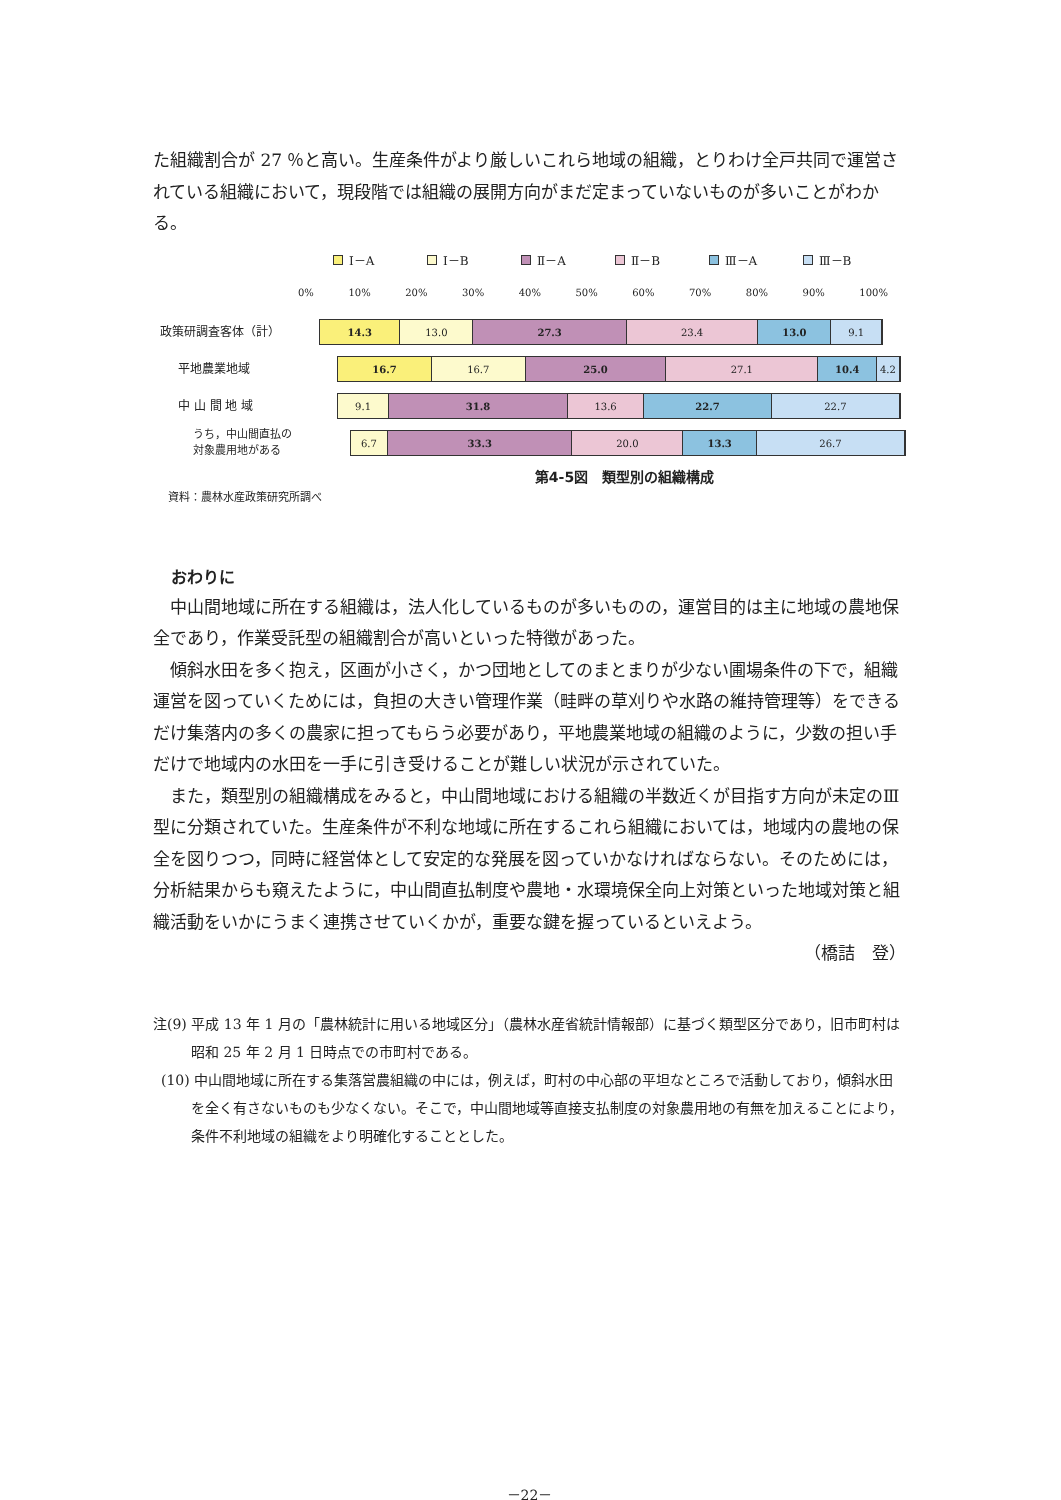た組織割合が 27 ％と高い。生産条件がより厳しいこれら地域の組織，とりわけ全戸共同で運営されている組織において，現段階では組織の展開方向がまだ定まっていないものが多いことがわかる。
Ⅰ－A Ⅰ－B Ⅱ－A Ⅱ－B Ⅲ－A Ⅲ－B
0% 10% 20% 30% 40% 50% 60% 70% 80% 90% 100%
政策研調査客体（計）
14.3 13.0 27.3 23.4 13.0 9.1
平地農業地域
16.7 16.7 25.0 27.1 10.4 4.2
中 山 間 地 域
9.1 31.8 13.6 22.7 22.7
うち，中山間直払の
対象農用地がある
6.7 33.3 20.0 13.3 26.7
第4-5図　類型別の組織構成
資料：農林水産政策研究所調べ
おわりに
中山間地域に所在する組織は，法人化しているものが多いものの，運営目的は主に地域の農地保全であり，作業受託型の組織割合が高いといった特徴があった。
傾斜水田を多く抱え，区画が小さく，かつ団地としてのまとまりが少ない圃場条件の下で，組織運営を図っていくためには，負担の大きい管理作業（畦畔の草刈りや水路の維持管理等）をできるだけ集落内の多くの農家に担ってもらう必要があり，平地農業地域の組織のように，少数の担い手だけで地域内の水田を一手に引き受けることが難しい状況が示されていた。
また，類型別の組織構成をみると，中山間地域における組織の半数近くが目指す方向が未定のⅢ型に分類されていた。生産条件が不利な地域に所在するこれら組織においては，地域内の農地の保全を図りつつ，同時に経営体として安定的な発展を図っていかなければならない。そのためには，分析結果からも窺えたように，中山間直払制度や農地・水環境保全向上対策といった地域対策と組織活動をいかにうまく連携させていくかが，重要な鍵を握っているといえよう。
（橋詰　登）
注(9) 平成 13 年 1 月の「農林統計に用いる地域区分」（農林水産省統計情報部）に基づく類型区分であり，旧市町村は昭和 25 年 2 月 1 日時点での市町村である。
(10) 中山間地域に所在する集落営農組織の中には，例えば，町村の中心部の平坦なところで活動しており，傾斜水田を全く有さないものも少なくない。そこで，中山間地域等直接支払制度の対象農用地の有無を加えることにより，条件不利地域の組織をより明確化することとした。
－22－